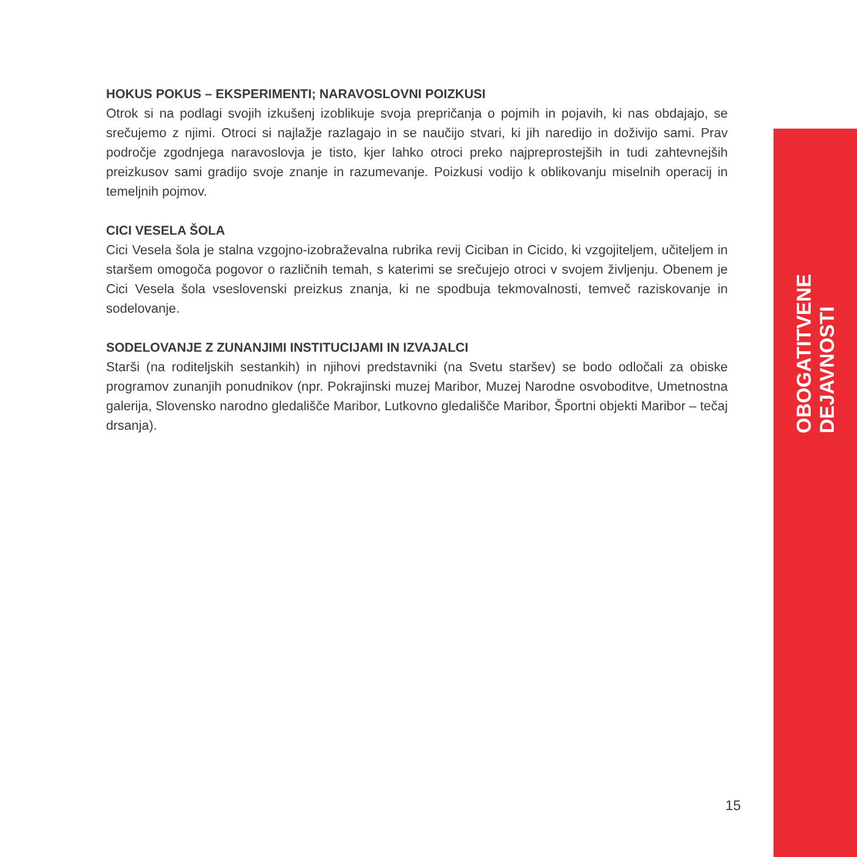HOKUS POKUS – EKSPERIMENTI; NARAVOSLOVNI POIZKUSI
Otrok si na podlagi svojih izkušenj izoblikuje svoja prepričanja o pojmih in pojavih, ki nas obdajajo, se srečujemo z njimi. Otroci si najlažje razlagajo in se naučijo stvari, ki jih naredijo in doživijo sami. Prav področje zgodnjega naravoslovja je tisto, kjer lahko otroci preko najpreprostejših in tudi zahtevnejših preizkusov sami gradijo svoje znanje in razumevanje. Poizkusi vodijo k oblikovanju miselnih operacij in temeljnih pojmov.
CICI VESELA ŠOLA
Cici Vesela šola je stalna vzgojno-izobraževalna rubrika revij Ciciban in Cicido, ki vzgojiteljem, učiteljem in staršem omogoča pogovor o različnih temah, s katerimi se srečujejo otroci v svojem življenju. Obenem je Cici Vesela šola vseslovenski preizkus znanja, ki ne spodbuja tekmovalnosti, temveč raziskovanje in sodelovanje.
SODELOVANJE Z ZUNANJIMI INSTITUCIJAMI IN IZVAJALCI
Starši (na roditeljskih sestankih) in njihovi predstavniki (na Svetu staršev) se bodo odločali za obiske programov zunanjih ponudnikov (npr. Pokrajinski muzej Maribor, Muzej Narodne osvoboditve, Umetnostna galerija, Slovensko narodno gledališče Maribor, Lutkovno gledališče Maribor, Športni objekti Maribor – tečaj drsanja).
OBOGATITVENE DEJAVNOSTI
15